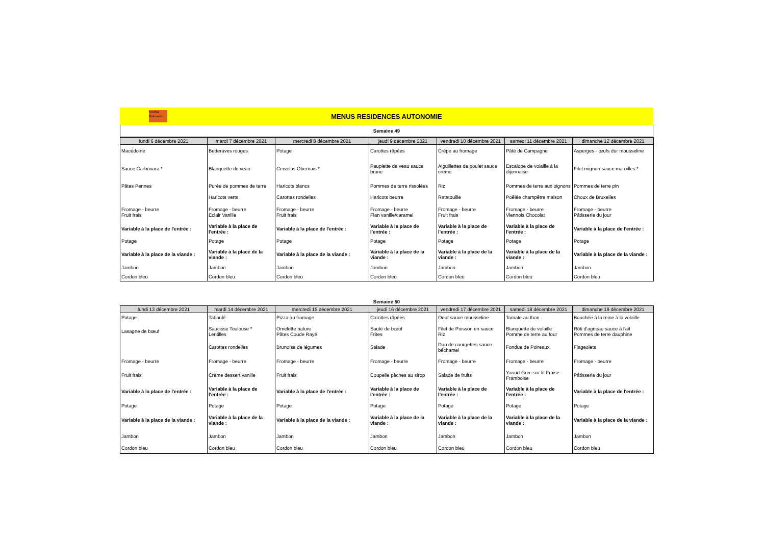SIVOM Béthunois
MENUS RESIDENCES AUTONOMIE
Semaine 49
| lundi 6 décembre 2021 | mardi 7 décembre 2021 | mercredi 8 décembre 2021 | jeudi 9 décembre 2021 | vendredi 10 décembre 2021 | samedi 11 décembre 2021 | dimanche 12 décembre 2021 |
| --- | --- | --- | --- | --- | --- | --- |
| Macédoine | Betteraves rouges | Potage | Carottes râpées | Crêpe au fromage | Pâté de Campagne | Asperges - œufs dur mousseline |
| Sauce Carbonara * | Blanquette de veau | Cervelas Obernais * | Paupiette de veau sauce brune | Aiguillettes de poulet sauce crème | Escalope de volaille à la dijonnaise | Filet mignon sauce maroilles * |
| Pâtes Pennes | Purée de pommes de terre | Haricots blancs | Pommes de terre rissolées | Riz | Pommes de terre aux oignons | Pommes de terre pin |
| | Haricots verts | Carottes rondelles | Haricots beurre | Ratatouille | Poêlée champêtre maison | Choux de Bruxelles |
| Fromage - beurre Fruit frais | Fromage - beurre Eclair Vanille | Fromage - beurre Fruit frais | Fromage - beurre Flan vanille/caramel | Fromage - beurre Fruit frais | Fromage - beurre Viennois Chocolat | Fromage - beurre Pâtisserie du jour |
| Variable à la place de l'entrée : | Variable à la place de l'entrée : | Variable à la place de l'entrée : | Variable à la place de l'entrée : | Variable à la place de l'entrée : | Variable à la place de l'entrée : | Variable à la place de l'entrée : |
| Potage | Potage | Potage | Potage | Potage | Potage | Potage |
| Variable à la place de la viande : | Variable à la place de la viande : | Variable à la place de la viande : | Variable à la place de la viande : | Variable à la place de la viande : | Variable à la place de la viande : | Variable à la place de la viande : |
| Jambon | Jambon | Jambon | Jambon | Jambon | Jambon | Jambon |
| Cordon bleu | Cordon bleu | Cordon bleu | Cordon bleu | Cordon bleu | Cordon bleu | Cordon bleu |
Semaine 50
| lundi 13 décembre 2021 | mardi 14 décembre 2021 | mercredi 15 décembre 2021 | jeudi 16 décembre 2021 | vendredi 17 décembre 2021 | samedi 18 décembre 2021 | dimanche 19 décembre 2021 |
| --- | --- | --- | --- | --- | --- | --- |
| Potage | Taboulé | Pizza au fromage | Carottes râpées | Oeuf sauce mousseline | Tomate au thon | Bouchée à la reine à la volaille |
| Lasagne de bœuf | Saucisse Toulouse * Lentilles | Omelette nature Pâtes Coude Rayé | Sauté de bœuf Frites | Filet de Poisson en sauce Riz | Blanquette de volaille Pomme de terre au four | Rôti d'agneau sauce à l'ail Pommes de terre dauphine |
| | Carottes rondelles | Brunoise de légumes | Salade | Duo de courgettes sauce béchamel | Fondue de Poireaux | Flageolets |
| Fromage - beurre | Fromage - beurre | Fromage - beurre | Fromage - beurre | Fromage - beurre | Fromage - beurre | Fromage - beurre |
| Fruit frais | Crème dessert vanille | Fruit frais | Coupelle pêches au sirop | Salade de fruits | Yaourt Grec sur lit Fraise-Framboise | Pâtisserie du jour |
| Variable à la place de l'entrée : | Variable à la place de l'entrée : | Variable à la place de l'entrée : | Variable à la place de l'entrée : | Variable à la place de l'entrée : | Variable à la place de l'entrée : | Variable à la place de l'entrée : |
| Potage | Potage | Potage | Potage | Potage | Potage | Potage |
| Variable à la place de la viande : | Variable à la place de la viande : | Variable à la place de la viande : | Variable à la place de la viande : | Variable à la place de la viande : | Variable à la place de la viande : | Variable à la place de la viande : |
| Jambon | Jambon | Jambon | Jambon | Jambon | Jambon | Jambon |
| Cordon bleu | Cordon bleu | Cordon bleu | Cordon bleu | Cordon bleu | Cordon bleu | Cordon bleu |